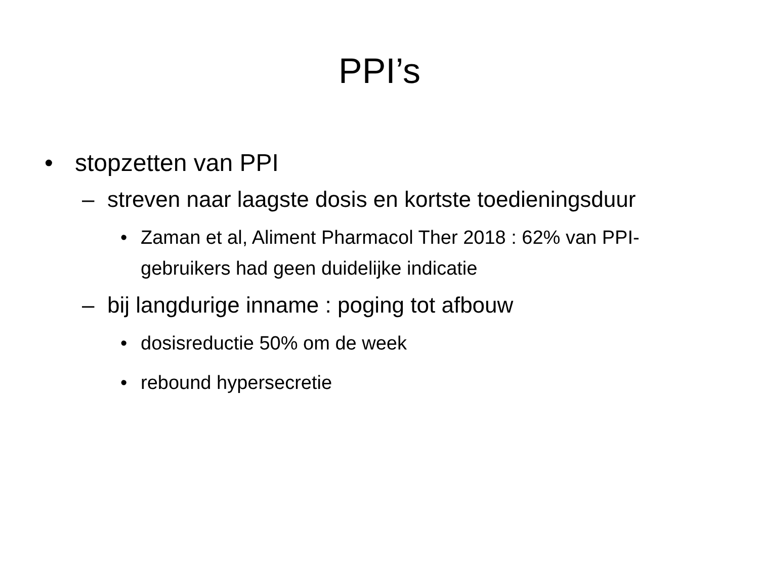PPI’s
• stopzetten van PPI
– streven naar laagste dosis en kortste toedieningsduur
• Zaman et al, Aliment Pharmacol Ther 2018 : 62% van PPI-gebruikers had geen duidelijke indicatie
– bij langdurige inname : poging tot afbouw
• dosisreductie 50% om de week
• rebound hypersecretie